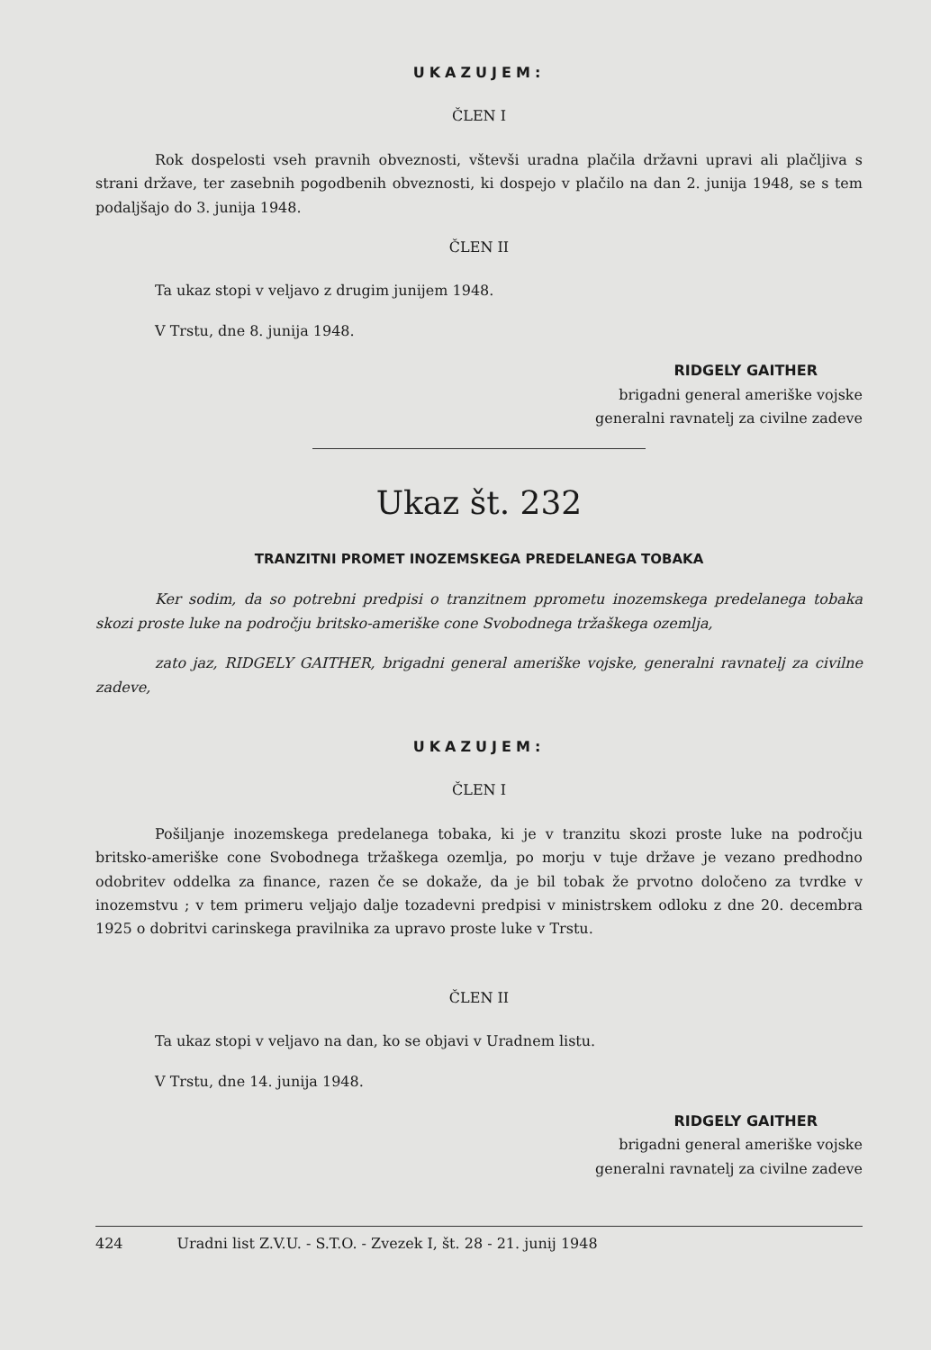UKAZUJEM:
ČLEN I
Rok dospelosti vseh pravnih obveznosti, vštevši uradna plačila državni upravi ali plačljiva s strani države, ter zasebnih pogodbenih obveznosti, ki dospejo v plačilo na dan 2. junija 1948, se s tem podaljšajo do 3. junija 1948.
ČLEN II
Ta ukaz stopi v veljavo z drugim junijem 1948.
V Trstu, dne 8. junija 1948.
RIDGELY GAITHER
brigadni general ameriške vojske
generalni ravnatelj za civilne zadeve
Ukaz št. 232
TRANZITNI PROMET INOZEMSKEGA PREDELANEGA TOBAKA
Ker sodim, da so potrebni predpisi o tranzitnem pprometu inozemskega predelanega tobaka skozi proste luke na področju britsko-ameriške cone Svobodnega tržaškega ozemlja,
zato jaz, RIDGELY GAITHER, brigadni general ameriške vojske, generalni ravnatelj za civilne zadeve,
UKAZUJEM:
ČLEN I
Pošiljanje inozemskega predelanega tobaka, ki je v tranzitu skozi proste luke na področju britsko-ameriške cone Svobodnega tržaškega ozemlja, po morju v tuje države je vezano predhodno odobritev oddelka za finance, razen če se dokaže, da je bil tobak že prvotno določeno za tvrdke v inozemstvu ; v tem primeru veljajo dalje tozadevni predpisi v ministrskem odloku z dne 20. decembra 1925 o dobritvi carinskega pravilnika za upravo proste luke v Trstu.
ČLEN II
Ta ukaz stopi v veljavo na dan, ko se objavi v Uradnem listu.
V Trstu, dne 14. junija 1948.
RIDGELY GAITHER
brigadni general ameriške vojske
generalni ravnatelj za civilne zadeve
424 Uradni list Z.V.U. - S.T.O. - Zvezek I, št. 28 - 21. junij 1948